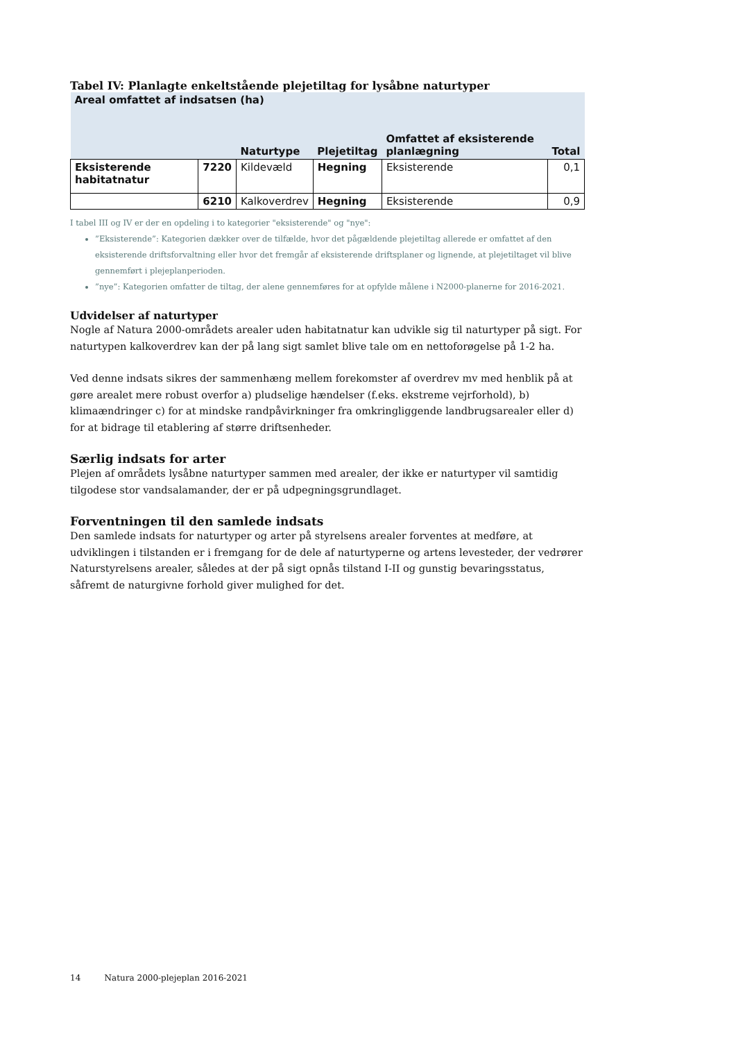Tabel IV: Planlagte enkeltstående plejetiltag for lysåbne naturtyper
| Areal omfattet af indsatsen (ha) | | | | | |
| --- | --- | --- | --- | --- | --- |
| | | Naturtype | Plejetiltag | Omfattet af eksisterende planlægning | Total |
| Eksisterende habitatnatur | 7220 | Kildevæld | Hegning | Eksisterende | 0,1 |
| | 6210 | Kalkoverdrev | Hegning | Eksisterende | 0,9 |
I tabel III og IV er der en opdeling i to kategorier "eksisterende" og "nye":
”Eksisterende”: Kategorien dækker over de tilfælde, hvor det pågældende plejetiltag allerede er omfattet af den eksisterende driftsforvaltning eller hvor det fremgår af eksisterende driftsplaner og lignende, at plejetiltaget vil blive gennemført i plejeplanperioden.
”nye”: Kategorien omfatter de tiltag, der alene gennemføres for at opfylde målene i N2000-planerne for 2016-2021.
Udvidelser af naturtyper
Nogle af Natura 2000-områdets arealer uden habitatnatur kan udvikle sig til naturtyper på sigt. For naturtypen kalkoverdrev kan der på lang sigt samlet blive tale om en nettoforøgelse på 1-2 ha.
Ved denne indsats sikres der sammenhæng mellem forekomster af overdrev mv med henblik på at gøre arealet mere robust overfor a) pludselige hændelser (f.eks. ekstreme vejrforhold), b) klimaændringer c) for at mindske randpåvirkninger fra omkringliggende landbrugsarealer eller d) for at bidrage til etablering af større driftsenheder.
Særlig indsats for arter
Plejen af områdets lysåbne naturtyper sammen med arealer, der ikke er naturtyper vil samtidig tilgodese stor vandsalamander, der er på udpegningsgrundlaget.
Forventningen til den samlede indsats
Den samlede indsats for naturtyper og arter på styrelsens arealer forventes at medføre, at udviklingen i tilstanden er i fremgang for de dele af naturtyperne og artens levesteder, der vedrører Naturstyrelsens arealer, således at der på sigt opnås tilstand I-II og gunstig bevaringsstatus, såfremt de naturgivne forhold giver mulighed for det.
14 Natura 2000-plejeplan 2016-2021